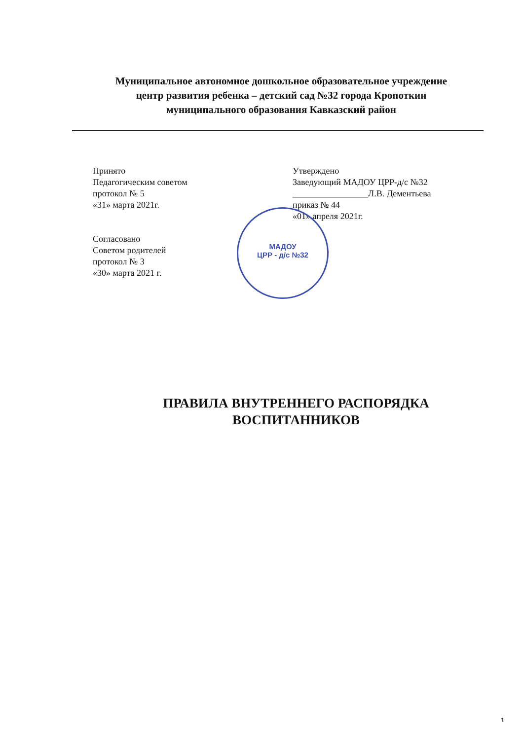Муниципальное автономное дошкольное образовательное учреждение
центр развития ребенка – детский сад №32 города Кропоткин
муниципального образования Кавказский район
Принято
Педагогическим советом
протокол № 5
«31» марта 2021г.
Согласовано
Советом родителей
протокол № 3
«30» марта 2021 г.
Утверждено
Заведующий МАДОУ ЦРР-д/с №32
_________________Л.В. Дементьева
приказ № 44
«01» апреля 2021г.
МАДОУ
ЦРР - д/с №32
ПРАВИЛА ВНУТРЕННЕГО РАСПОРЯДКА
ВОСПИТАННИКОВ
1